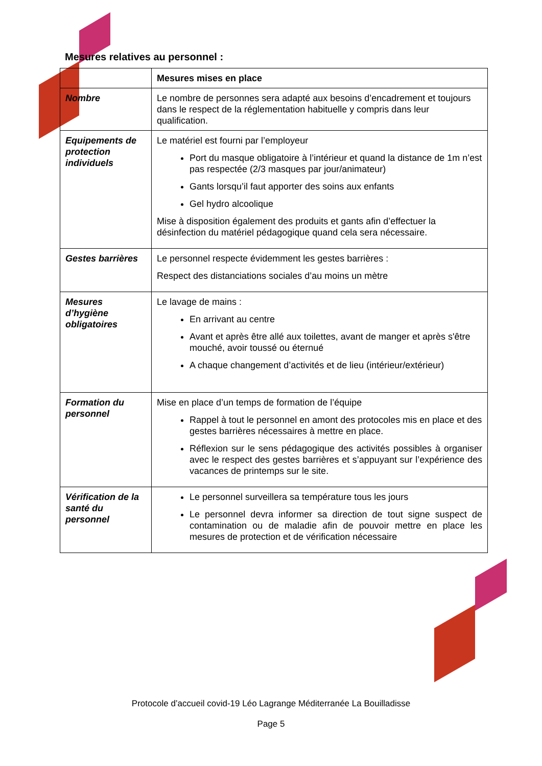Mesures relatives au personnel :
| | Mesures mises en place |
| Nombre | Le nombre de personnes sera adapté aux besoins d’encadrement et toujours dans le respect de la réglementation habituelle y compris dans leur qualification. |
| Equipements de protection individuels | Le matériel est fourni par l’employeur Port du masque obligatoire à l’intérieur et quand la distance de 1m n’est pas respectée (2/3 masques par jour/animateur) Gants lorsqu’il faut apporter des soins aux enfants Gel hydro alcoolique Mise à disposition également des produits et gants afin d’effectuer la désinfection du matériel pédagogique quand cela sera nécessaire. |
| Gestes barrières | Le personnel respecte évidemment les gestes barrières : Respect des distanciations sociales d’au moins un mètre |
| Mesures d’hygiène obligatoires | Le lavage de mains : En arrivant au centre Avant et après être allé aux toilettes, avant de manger et après s'être mouché, avoir toussé ou éternué A chaque changement d’activités et de lieu (intérieur/extérieur) |
| Formation du personnel | Mise en place d’un temps de formation de l’équipe Rappel à tout le personnel en amont des protocoles mis en place et des gestes barrières nécessaires à mettre en place. Réflexion sur le sens pédagogique des activités possibles à organiser avec le respect des gestes barrières et s’appuyant sur l’expérience des vacances de printemps sur le site. |
| Vérification de la santé du personnel | Le personnel surveillera sa température tous les jours Le personnel devra informer sa direction de tout signe suspect de contamination ou de maladie afin de pouvoir mettre en place les mesures de protection et de vérification nécessaire |
Protocole d’accueil covid-19 Léo Lagrange Méditerranée La Bouilladisse
Page 5